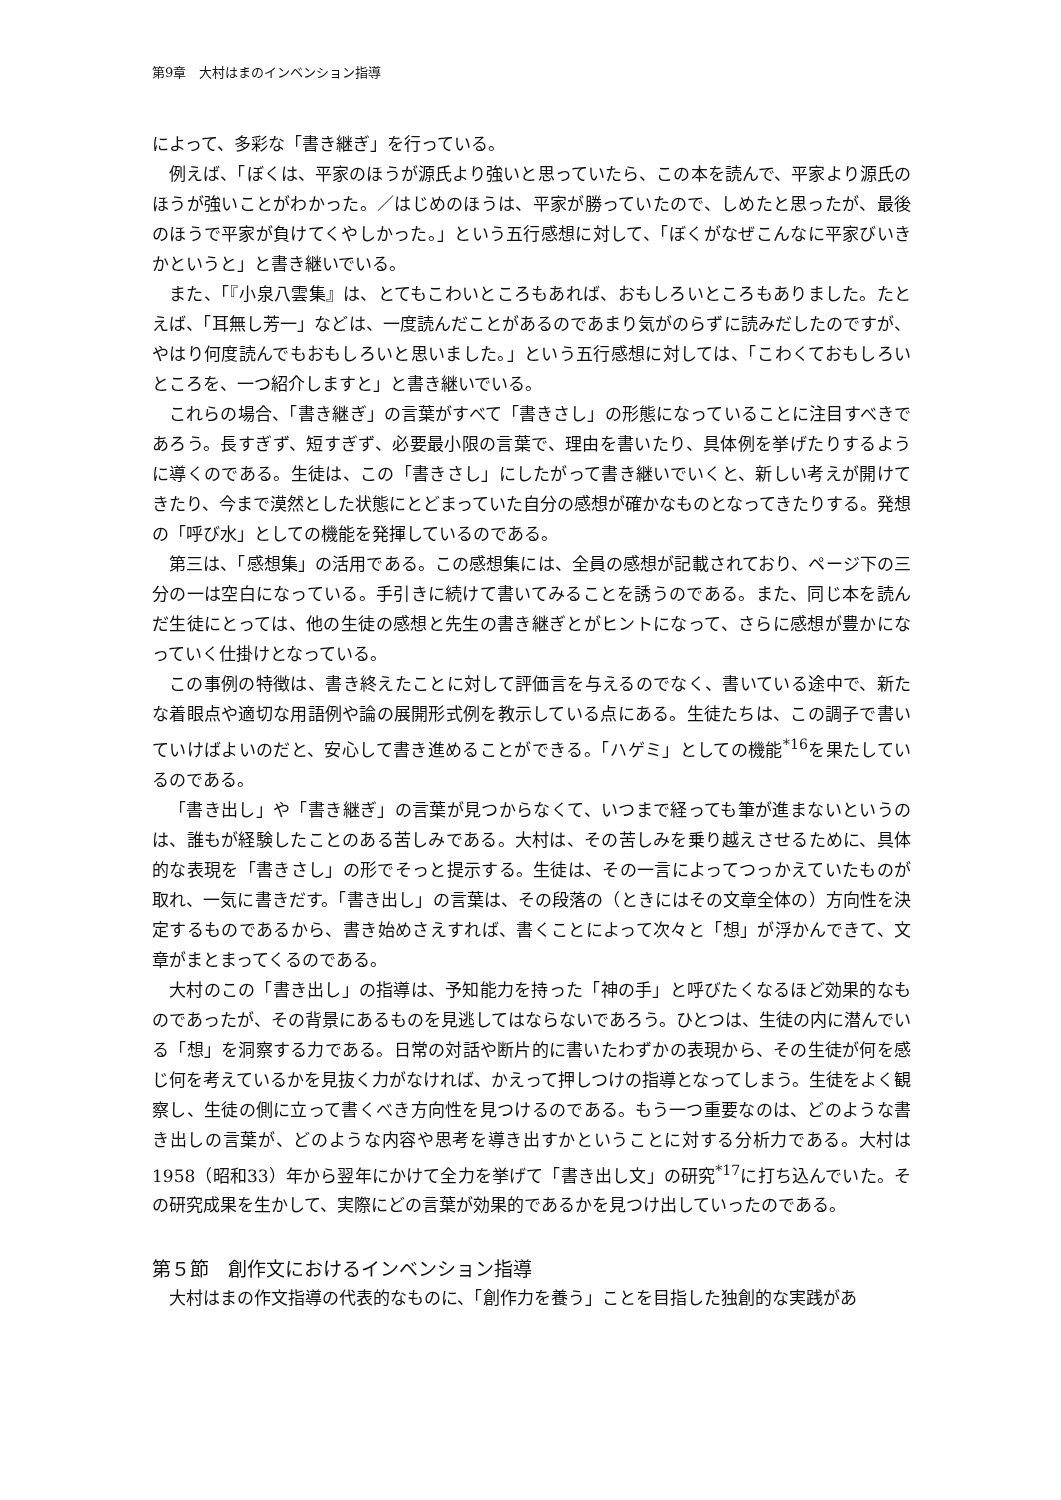第9章　大村はまのインベンション指導
によって、多彩な「書き継ぎ」を行っている。
例えば、「ぼくは、平家のほうが源氏より強いと思っていたら、この本を読んで、平家より源氏のほうが強いことがわかった。／はじめのほうは、平家が勝っていたので、しめたと思ったが、最後のほうで平家が負けてくやしかった。」という五行感想に対して、「ぼくがなぜこんなに平家びいきかというと」と書き継いでいる。
また、「『小泉八雲集』は、とてもこわいところもあれば、おもしろいところもありました。たとえば、「耳無し芳一」などは、一度読んだことがあるのであまり気がのらずに読みだしたのですが、やはり何度読んでもおもしろいと思いました。」という五行感想に対しては、「こわくておもしろいところを、一つ紹介しますと」と書き継いでいる。
これらの場合、「書き継ぎ」の言葉がすべて「書きさし」の形態になっていることに注目すべきであろう。長すぎず、短すぎず、必要最小限の言葉で、理由を書いたり、具体例を挙げたりするように導くのである。生徒は、この「書きさし」にしたがって書き継いでいくと、新しい考えが開けてきたり、今まで漠然とした状態にとどまっていた自分の感想が確かなものとなってきたりする。発想の「呼び水」としての機能を発揮しているのである。
第三は、「感想集」の活用である。この感想集には、全員の感想が記載されており、ページ下の三分の一は空白になっている。手引きに続けて書いてみることを誘うのである。また、同じ本を読んだ生徒にとっては、他の生徒の感想と先生の書き継ぎとがヒントになって、さらに感想が豊かになっていく仕掛けとなっている。
この事例の特徴は、書き終えたことに対して評価言を与えるのでなく、書いている途中で、新たな着眼点や適切な用語例や論の展開形式例を教示している点にある。生徒たちは、この調子で書いていけばよいのだと、安心して書き進めることができる。「ハゲミ」としての機能<sup>*16</sup>を果たしているのである。
「書き出し」や「書き継ぎ」の言葉が見つからなくて、いつまで経っても筆が進まないというのは、誰もが経験したことのある苦しみである。大村は、その苦しみを乗り越えさせるために、具体的な表現を「書きさし」の形でそっと提示する。生徒は、その一言によってつっかえていたものが取れ、一気に書きだす。「書き出し」の言葉は、その段落の（ときにはその文章全体の）方向性を決定するものであるから、書き始めさえすれば、書くことによって次々と「想」が浮かんできて、文章がまとまってくるのである。
大村のこの「書き出し」の指導は、予知能力を持った「神の手」と呼びたくなるほど効果的なものであったが、その背景にあるものを見逃してはならないであろう。ひとつは、生徒の内に潜んでいる「想」を洞察する力である。日常の対話や断片的に書いたわずかの表現から、その生徒が何を感じ何を考えているかを見抜く力がなければ、かえって押しつけの指導となってしまう。生徒をよく観察し、生徒の側に立って書くべき方向性を見つけるのである。もう一つ重要なのは、どのような書き出しの言葉が、どのような内容や思考を導き出すかということに対する分析力である。大村は1958（昭和33）年から翌年にかけて全力を挙げて「書き出し文」の研究<sup>*17</sup>に打ち込んでいた。その研究成果を生かして、実際にどの言葉が効果的であるかを見つけ出していったのである。
第５節　創作文におけるインベンション指導
大村はまの作文指導の代表的なものに、「創作力を養う」ことを目指した独創的な実践があ